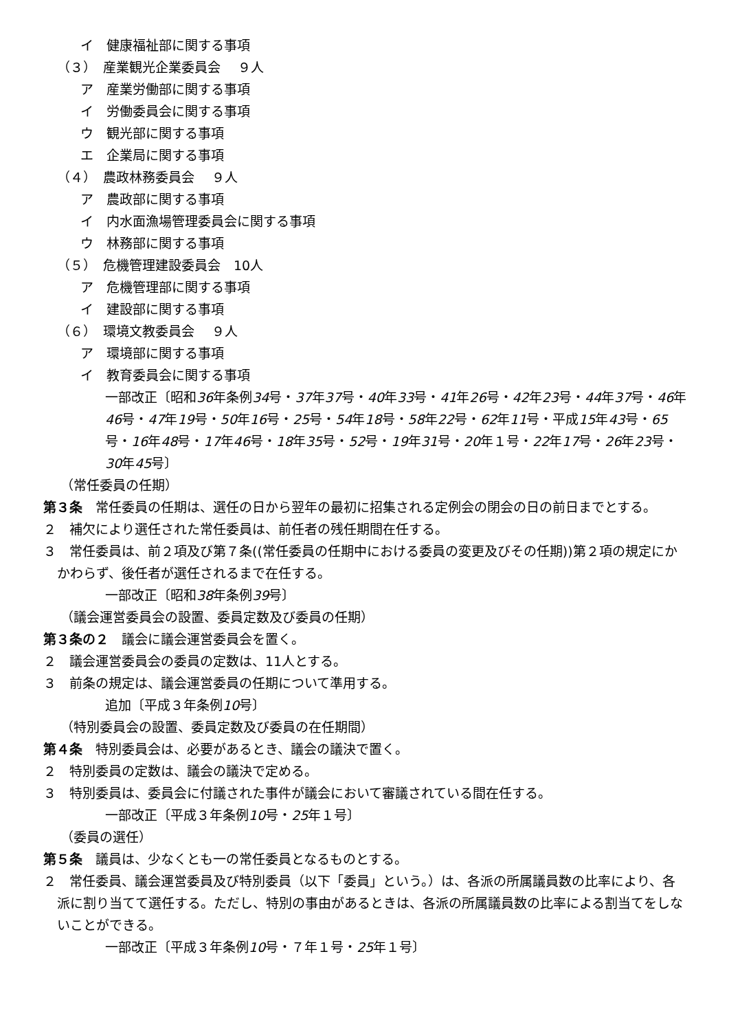イ　健康福祉部に関する事項
（３）　産業観光企業委員会　 ９人
　ア　産業労働部に関する事項
　イ　労働委員会に関する事項
　ウ　観光部に関する事項
　エ　企業局に関する事項
（４）　農政林務委員会　 ９人
　ア　農政部に関する事項
　イ　内水面漁場管理委員会に関する事項
　ウ　林務部に関する事項
（５）　危機管理建設委員会　10人
　ア　危機管理部に関する事項
　イ　建設部に関する事項
（６）　環境文教委員会　 ９人
　ア　環境部に関する事項
　イ　教育委員会に関する事項
一部改正〔昭和36年条例34号・37年37号・40年33号・41年26号・42年23号・44年37号・46年46号・47年19号・50年16号・25号・54年18号・58年22号・62年11号・平成15年43号・65号・16年48号・17年46号・18年35号・52号・19年31号・20年１号・22年17号・26年23号・30年45号〕
（常任委員の任期）
第３条　常任委員の任期は、選任の日から翌年の最初に招集される定例会の閉会の日の前日までとする。
２　補欠により選任された常任委員は、前任者の残任期間在任する。
３　常任委員は、前２項及び第７条((常任委員の任期中における委員の変更及びその任期))第２項の規定にかかわらず、後任者が選任されるまで在任する。
一部改正〔昭和38年条例39号〕
（議会運営委員会の設置、委員定数及び委員の任期）
第３条の２　議会に議会運営委員会を置く。
２　議会運営委員会の委員の定数は、11人とする。
３　前条の規定は、議会運営委員の任期について準用する。
追加〔平成３年条例10号〕
（特別委員会の設置、委員定数及び委員の在任期間）
第４条　特別委員会は、必要があるとき、議会の議決で置く。
２　特別委員の定数は、議会の議決で定める。
３　特別委員は、委員会に付議された事件が議会において審議されている間在任する。
一部改正〔平成３年条例10号・25年１号〕
（委員の選任）
第５条　議員は、少なくとも一の常任委員となるものとする。
２　常任委員、議会運営委員及び特別委員（以下「委員」という。）は、各派の所属議員数の比率により、各派に割り当てて選任する。ただし、特別の事由があるときは、各派の所属議員数の比率による割当てをしないことができる。
一部改正〔平成３年条例10号・７年１号・25年１号〕